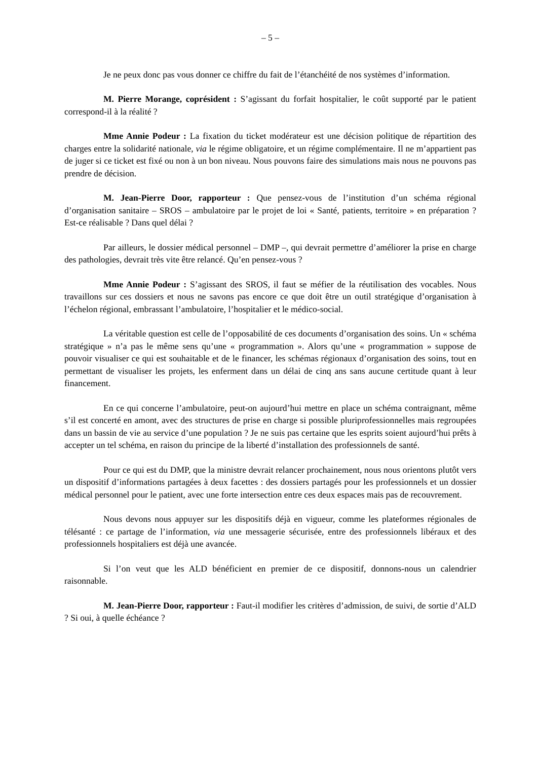– 5 –
Je ne peux donc pas vous donner ce chiffre du fait de l’étanchéité de nos systèmes d’information.
M. Pierre Morange, coprésident : S’agissant du forfait hospitalier, le coût supporté par le patient correspond-il à la réalité ?
Mme Annie Podeur : La fixation du ticket modérateur est une décision politique de répartition des charges entre la solidarité nationale, via le régime obligatoire, et un régime complémentaire. Il ne m’appartient pas de juger si ce ticket est fixé ou non à un bon niveau. Nous pouvons faire des simulations mais nous ne pouvons pas prendre de décision.
M. Jean-Pierre Door, rapporteur : Que pensez-vous de l’institution d’un schéma régional d’organisation sanitaire – SROS – ambulatoire par le projet de loi « Santé, patients, territoire » en préparation ? Est-ce réalisable ? Dans quel délai ?
Par ailleurs, le dossier médical personnel – DMP –, qui devrait permettre d’améliorer la prise en charge des pathologies, devrait très vite être relancé. Qu’en pensez-vous ?
Mme Annie Podeur : S’agissant des SROS, il faut se méfier de la réutilisation des vocables. Nous travaillons sur ces dossiers et nous ne savons pas encore ce que doit être un outil stratégique d’organisation à l’échelon régional, embrassant l’ambulatoire, l’hospitalier et le médico-social.
La véritable question est celle de l’opposabilité de ces documents d’organisation des soins. Un « schéma stratégique » n’a pas le même sens qu’une « programmation ». Alors qu’une « programmation » suppose de pouvoir visualiser ce qui est souhaitable et de le financer, les schémas régionaux d’organisation des soins, tout en permettant de visualiser les projets, les enferment dans un délai de cinq ans sans aucune certitude quant à leur financement.
En ce qui concerne l’ambulatoire, peut-on aujourd’hui mettre en place un schéma contraignant, même s’il est concerté en amont, avec des structures de prise en charge si possible pluriprofessionnelles mais regroupées dans un bassin de vie au service d’une population ? Je ne suis pas certaine que les esprits soient aujourd’hui prêts à accepter un tel schéma, en raison du principe de la liberté d’installation des professionnels de santé.
Pour ce qui est du DMP, que la ministre devrait relancer prochainement, nous nous orientons plutôt vers un dispositif d’informations partagées à deux facettes : des dossiers partagés pour les professionnels et un dossier médical personnel pour le patient, avec une forte intersection entre ces deux espaces mais pas de recouvrement.
Nous devons nous appuyer sur les dispositifs déjà en vigueur, comme les plateformes régionales de télésanté : ce partage de l’information, via une messagerie sécurisée, entre des professionnels libéraux et des professionnels hospitaliers est déjà une avancée.
Si l’on veut que les ALD bénéficient en premier de ce dispositif, donnons-nous un calendrier raisonnable.
M. Jean-Pierre Door, rapporteur : Faut-il modifier les critères d’admission, de suivi, de sortie d’ALD ? Si oui, à quelle échéance ?